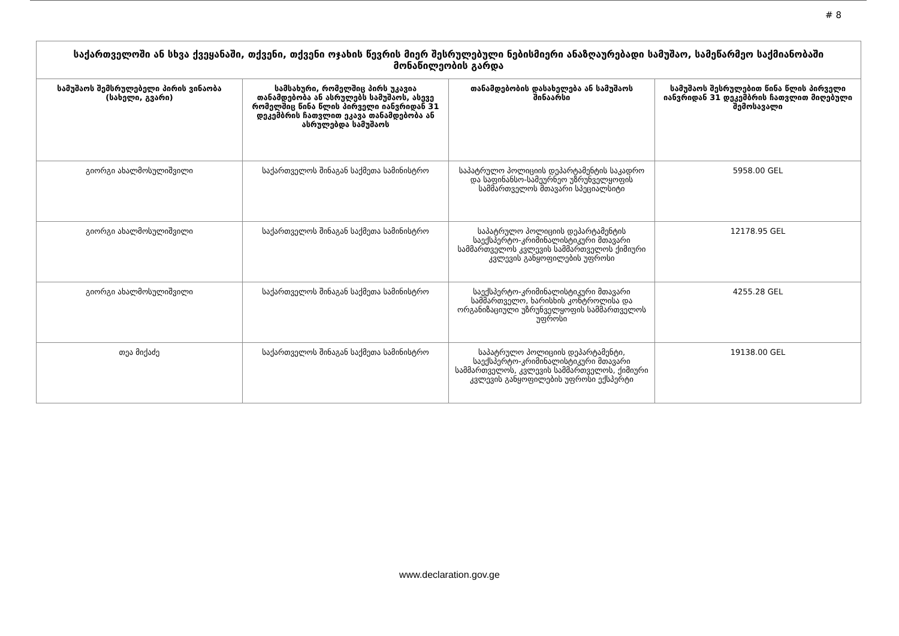# 8
| საქართველოში ან სხვა ქვეყანაში, თქვენი, თქვენი ოჯახის წევრის მიერ შესრულებული ნებისმიერი ანაზღაურებადი სამუშაო, სამეწარმეო საქმიანობაში მონაწილეობის გარდა | | | |
| --- | --- | --- | --- |
| სამუშაოს შემსრულებელი პირის ვინაობა (სახელი, გვარი) | სამსახური, რომელშიც პირს უკავია თანამდებობა ან ასრულებს სამუშაოს, ასევე რომელშიც წინა წლის პირველი იანვრიდან 31 დეკემბრის ჩათვლით ეკავა თანამდებობა ან ასრულებდა სამუშაოს | თანამდებობის დასახელება ან სამუშაოს შინაარსი | სამუშაოს შესრულებით წინა წლის პირველი იანვრიდან 31 დეკემბრის ჩათვლით მიღებული შემოსავალი |
| გიორგი ახალმოსულიშვილი | საქართველოს შინაგან საქმეთა სამინისტრო | საპატრულო პოლიციის დეპარტამენტის საკადრო და საფინანსო-სამეურნეო უზრუნველყოფის სამმართველოს მთავარი სპეციალსიტი | 5958.00 GEL |
| გიორგი ახალმოსულიშვილი | საქართველოს შინაგან საქმეთა სამინისტრო | საპატრულო პოლიციის დეპარტამენტის საექსპერტო-კრიმინალისტიკური მთავარი სამმართველოს კვლევის სამმართველოს ქიმიური კვლევის განყოფილების უფროსი | 12178.95 GEL |
| გიორგი ახალმოსულიშვილი | საქართველოს შინაგან საქმეთა სამინისტრო | საექსპერტო-კრიმინალისტიკური მთავარი სამმართველო, ხარისხის კონტროლისა და ორგანიზაციული უზრუნველყოფის სამმართველოს უფროსი | 4255.28 GEL |
| თეა მიქაძე | საქართველოს შინაგან საქმეთა სამინისტრო | საპატრულო პოლიციის დეპარტამენტი, საექსპერტო-კრიმინალისტიკური მთავარი სამმართველოს, კვლევის სამმართველოს, ქიმიური კვლევის განყოფილების უფროსი ექსპერტი | 19138.00 GEL |
www.declaration.gov.ge